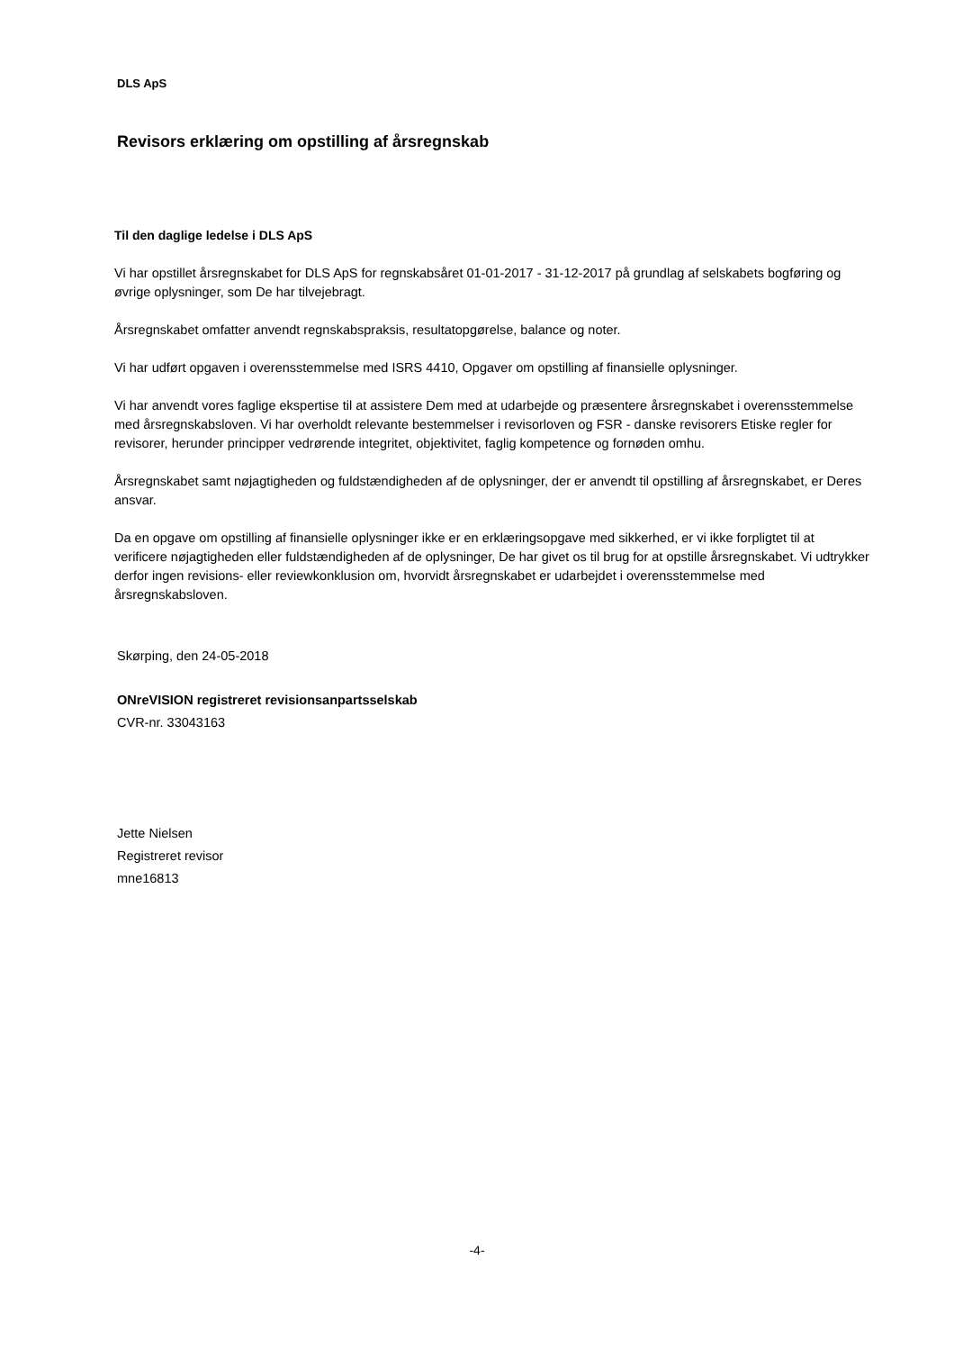DLS ApS
Revisors erklæring om opstilling af årsregnskab
Til den daglige ledelse i DLS ApS
Vi har opstillet årsregnskabet for DLS ApS for regnskabsåret 01-01-2017 - 31-12-2017 på grundlag af selskabets bogføring og øvrige oplysninger, som De har tilvejebragt.
Årsregnskabet omfatter anvendt regnskabspraksis, resultatopgørelse, balance og noter.
Vi har udført opgaven i overensstemmelse med ISRS 4410, Opgaver om opstilling af finansielle oplysninger.
Vi har anvendt vores faglige ekspertise til at assistere Dem med at udarbejde og præsentere årsregnskabet i overensstemmelse med årsregnskabsloven. Vi har overholdt relevante bestemmelser i revisorloven og FSR - danske revisorers Etiske regler for revisorer, herunder principper vedrørende integritet, objektivitet, faglig kompetence og fornøden omhu.
Årsregnskabet samt nøjagtigheden og fuldstændigheden af de oplysninger, der er anvendt til opstilling af årsregnskabet, er Deres ansvar.
Da en opgave om opstilling af finansielle oplysninger ikke er en erklæringsopgave med sikkerhed, er vi ikke forpligtet til at verificere nøjagtigheden eller fuldstændigheden af de oplysninger, De har givet os til brug for at opstille årsregnskabet. Vi udtrykker derfor ingen revisions- eller reviewkonklusion om, hvorvidt årsregnskabet er udarbejdet i overensstemmelse med årsregnskabsloven.
Skørping, den 24-05-2018
ONreVISION registreret revisionsanpartsselskab
CVR-nr. 33043163
Jette Nielsen
Registreret revisor
mne16813
-4-